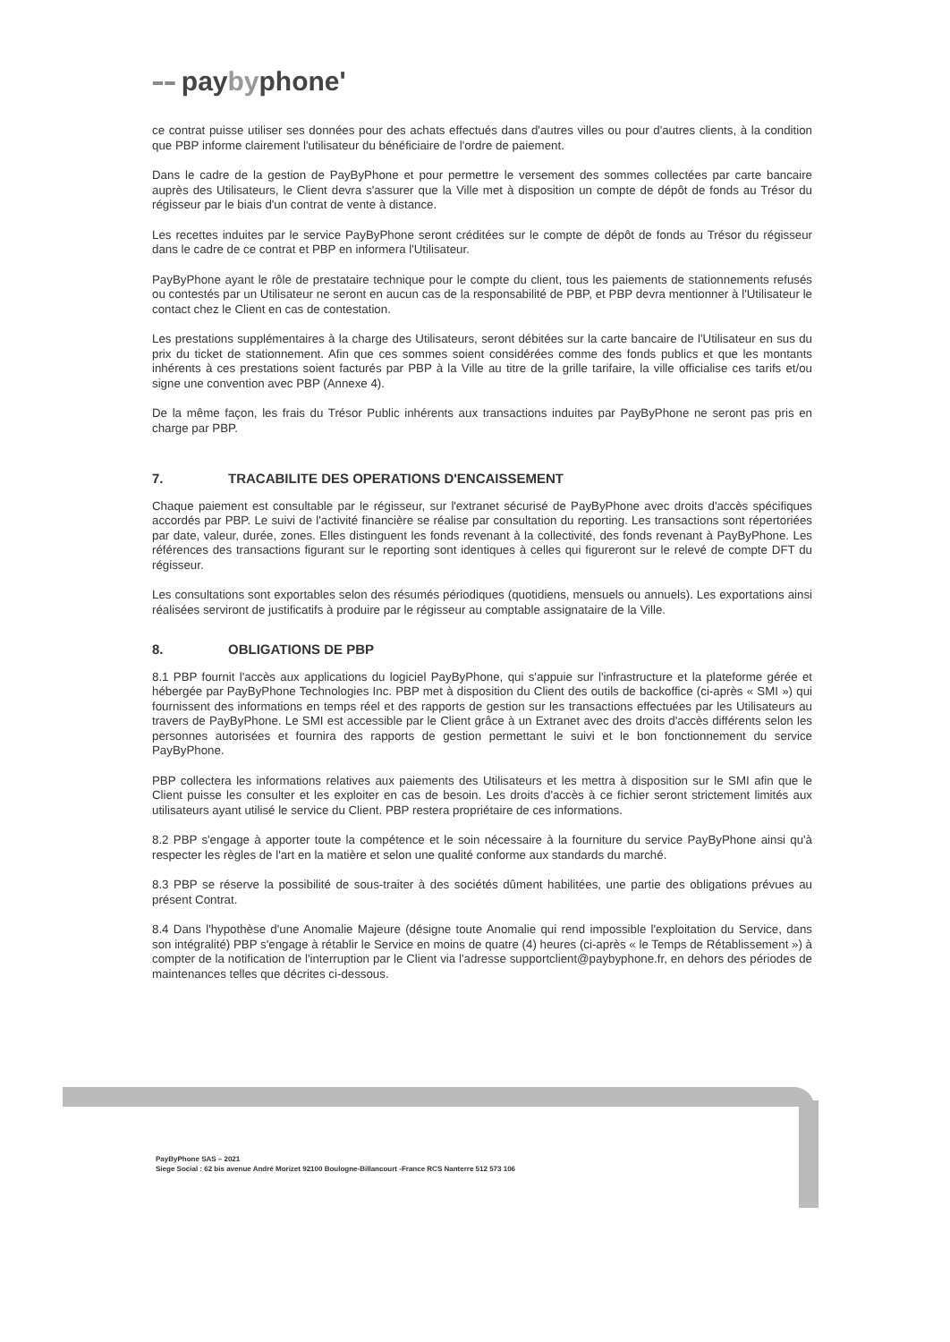▪▪▪ ▪▪▪ paybyphone'
ce contrat puisse utiliser ses données pour des achats effectués dans d'autres villes ou pour d'autres clients, à la condition que PBP informe clairement l'utilisateur du bénéficiaire de l'ordre de paiement.
Dans le cadre de la gestion de PayByPhone et pour permettre le versement des sommes collectées par carte bancaire auprès des Utilisateurs, le Client devra s'assurer que la Ville met à disposition un compte de dépôt de fonds au Trésor du régisseur par le biais d'un contrat de vente à distance.
Les recettes induites par le service PayByPhone seront créditées sur le compte de dépôt de fonds au Trésor du régisseur dans le cadre de ce contrat et PBP en informera l'Utilisateur.
PayByPhone ayant le rôle de prestataire technique pour le compte du client, tous les paiements de stationnements refusés ou contestés par un Utilisateur ne seront en aucun cas de la responsabilité de PBP, et PBP devra mentionner à l'Utilisateur le contact chez le Client en cas de contestation.
Les prestations supplémentaires à la charge des Utilisateurs, seront débitées sur la carte bancaire de l'Utilisateur en sus du prix du ticket de stationnement. Afin que ces sommes soient considérées comme des fonds publics et que les montants inhérents à ces prestations soient facturés par PBP à la Ville au titre de la grille tarifaire, la ville officialise ces tarifs et/ou signe une convention avec PBP (Annexe 4).
De la même façon, les frais du Trésor Public inhérents aux transactions induites par PayByPhone ne seront pas pris en charge par PBP.
7. TRACABILITE DES OPERATIONS D'ENCAISSEMENT
Chaque paiement est consultable par le régisseur, sur l'extranet sécurisé de PayByPhone avec droits d'accès spécifiques accordés par PBP. Le suivi de l'activité financière se réalise par consultation du reporting. Les transactions sont répertoriées par date, valeur, durée, zones. Elles distinguent les fonds revenant à la collectivité, des fonds revenant à PayByPhone. Les références des transactions figurant sur le reporting sont identiques à celles qui figureront sur le relevé de compte DFT du régisseur.
Les consultations sont exportables selon des résumés périodiques (quotidiens, mensuels ou annuels). Les exportations ainsi réalisées serviront de justificatifs à produire par le régisseur au comptable assignataire de la Ville.
8. OBLIGATIONS DE PBP
8.1 PBP fournit l'accès aux applications du logiciel PayByPhone, qui s'appuie sur l'infrastructure et la plateforme gérée et hébergée par PayByPhone Technologies Inc. PBP met à disposition du Client des outils de backoffice (ci-après « SMI ») qui fournissent des informations en temps réel et des rapports de gestion sur les transactions effectuées par les Utilisateurs au travers de PayByPhone. Le SMI est accessible par le Client grâce à un Extranet avec des droits d'accès différents selon les personnes autorisées et fournira des rapports de gestion permettant le suivi et le bon fonctionnement du service PayByPhone.
PBP collectera les informations relatives aux paiements des Utilisateurs et les mettra à disposition sur le SMI afin que le Client puisse les consulter et les exploiter en cas de besoin. Les droits d'accès à ce fichier seront strictement limités aux utilisateurs ayant utilisé le service du Client. PBP restera propriétaire de ces informations.
8.2 PBP s'engage à apporter toute la compétence et le soin nécessaire à la fourniture du service PayByPhone ainsi qu'à respecter les règles de l'art en la matière et selon une qualité conforme aux standards du marché.
8.3 PBP se réserve la possibilité de sous-traiter à des sociétés dûment habilitées, une partie des obligations prévues au présent Contrat.
8.4 Dans l'hypothèse d'une Anomalie Majeure (désigne toute Anomalie qui rend impossible l'exploitation du Service, dans son intégralité) PBP s'engage à rétablir le Service en moins de quatre (4) heures (ci-après « le Temps de Rétablissement ») à compter de la notification de l'interruption par le Client via l'adresse supportclient@paybyphone.fr, en dehors des périodes de maintenances telles que décrites ci-dessous.
PayByPhone SAS – 2021
Siege Social : 62 bis avenue André Morizet 92100 Boulogne-Billancourt -France RCS Nanterre 512 573 106